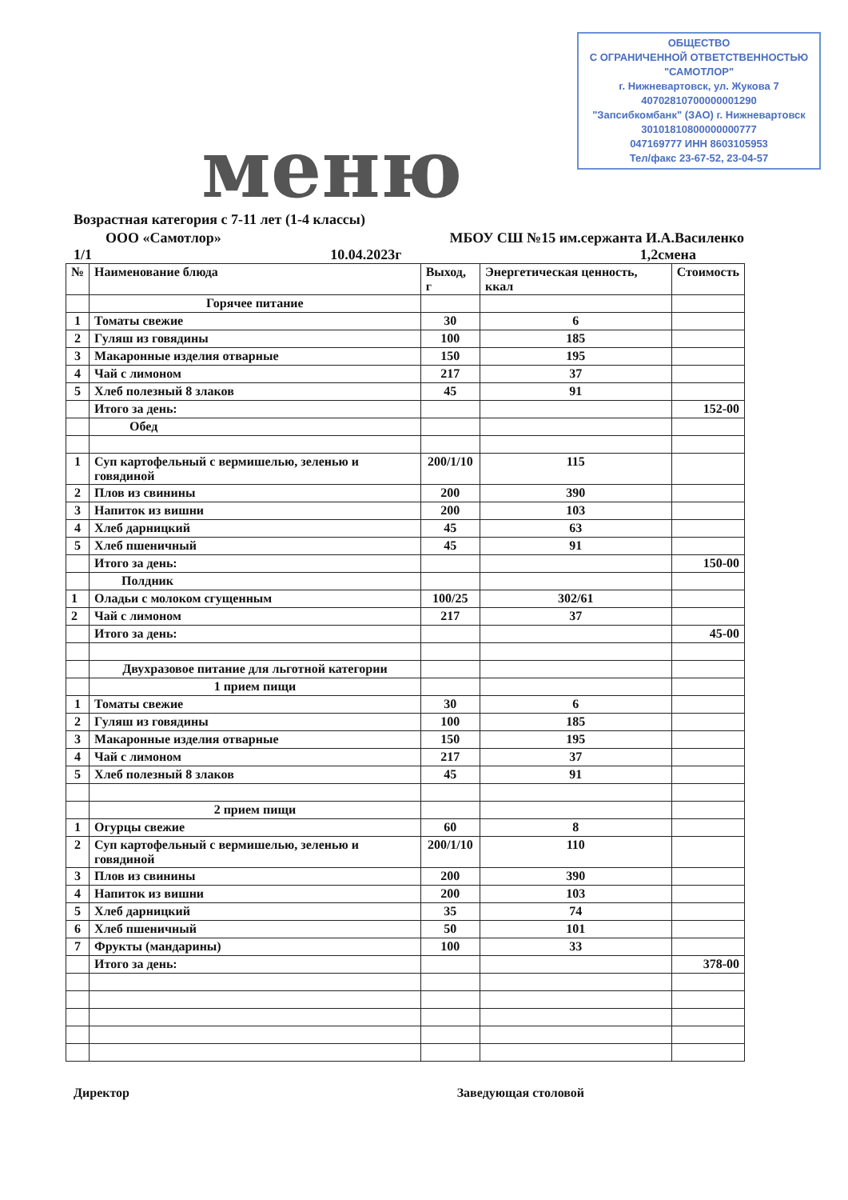ОБЩЕСТВО
С ОГРАНИЧЕННОЙ ОТВЕТСТВЕННОСТЬЮ
"САМОТЛОР"
г. Нижневартовск, ул. Жукова 7
40702810700000001290
"Запсибкомбанк" (ЗАО) г. Нижневартовск
30101810800000000777
047169777 ИНН 8603105953
Тел/факс 23-67-52, 23-04-57
меню
Возрастная категория с 7-11 лет (1-4 классы)
ООО «Самотлор» МБОУ СШ №15 им.сержанта И.А.Василенко
1/1 10.04.2023г 1,2смена
| № | Наименование блюда | Выход, г | Энергетическая ценность, ккал | Стоимость |
| --- | --- | --- | --- | --- |
| | Горячее питание | | | |
| 1 | Томаты свежие | 30 | 6 | |
| 2 | Гуляш из говядины | 100 | 185 | |
| 3 | Макаронные изделия отварные | 150 | 195 | |
| 4 | Чай с лимоном | 217 | 37 | |
| 5 | Хлеб полезный 8 злаков | 45 | 91 | |
| | Итого за день: | | | 152-00 |
| | Обед | | | |
| 1 | Суп картофельный с вермишелью, зеленью и говядиной | 200/1/10 | 115 | |
| 2 | Плов из свинины | 200 | 390 | |
| 3 | Напиток из вишни | 200 | 103 | |
| 4 | Хлеб дарницкий | 45 | 63 | |
| 5 | Хлеб пшеничный | 45 | 91 | |
| | Итого за день: | | | 150-00 |
| | Полдник | | | |
| 1 | Оладьи с молоком сгущенным | 100/25 | 302/61 | |
| 2 | Чай с лимоном | 217 | 37 | |
| | Итого за день: | | | 45-00 |
| | Двухразовое питание для льготной категории | | | |
| | 1 прием пищи | | | |
| 1 | Томаты свежие | 30 | 6 | |
| 2 | Гуляш из говядины | 100 | 185 | |
| 3 | Макаронные изделия отварные | 150 | 195 | |
| 4 | Чай с лимоном | 217 | 37 | |
| 5 | Хлеб полезный 8 злаков | 45 | 91 | |
| | 2 прием пищи | | | |
| 1 | Огурцы свежие | 60 | 8 | |
| 2 | Суп картофельный с вермишелью, зеленью и говядиной | 200/1/10 | 110 | |
| 3 | Плов из свинины | 200 | 390 | |
| 4 | Напиток из вишни | 200 | 103 | |
| 5 | Хлеб дарницкий | 35 | 74 | |
| 6 | Хлеб пшеничный | 50 | 101 | |
| 7 | Фрукты (мандарины) | 100 | 33 | |
| | Итого за день: | | | 378-00 |
Директор Заведующая столовой